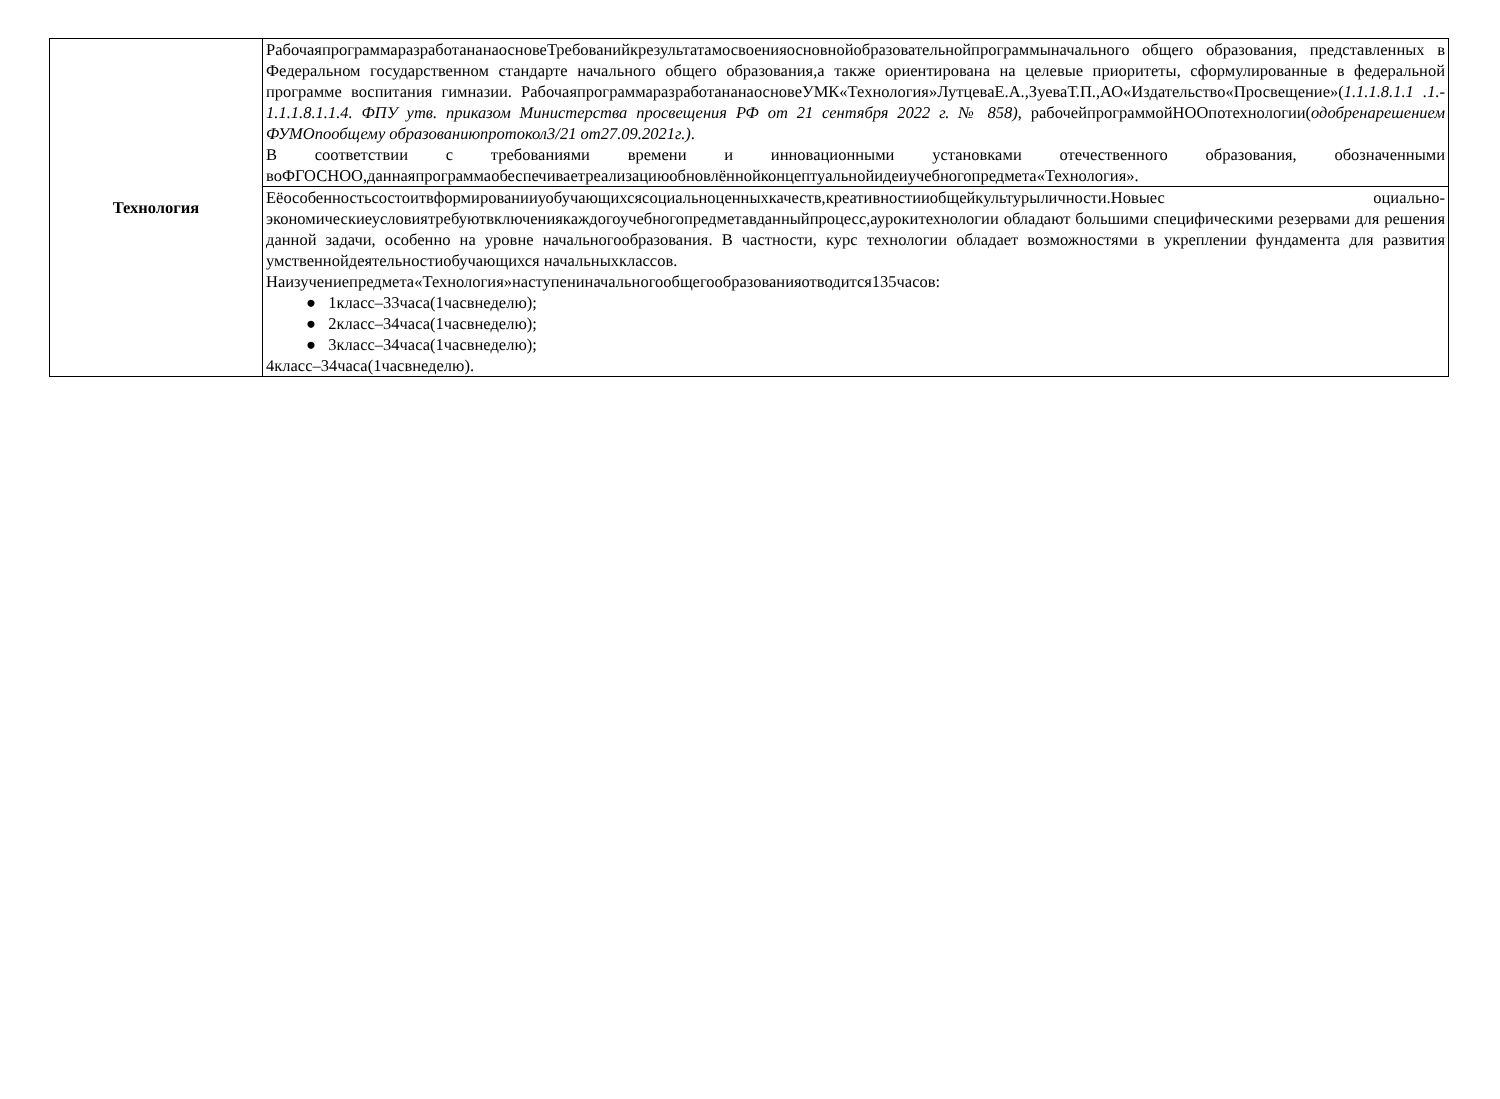| Технология | РабочаяпрограммаразработананаосновеТребованийкрезультатамосвоенияосновнойобразовательнойпрограммыначального общего образования, представленных в Федеральном государственном стандарте начального общего образования,а также ориентирована на целевые приоритеты, сформулированные в федеральной программе воспитания гимназии. РабочаяпрограммаразработананаосновеУМК«Технология»ЛутцеваЕ.А.,ЗуеваТ.П.,АО«Издательство«Просвещение»( 1.1.1.8.1.1 .1.- 1.1.1.8.1.1.4. ФПУ утв. приказом Министерства просвещения РФ от 21 сентября 2022 г. № 858) , рабочейпрограммойНООпотехнологии( одобренарешением ФУМОпообщему образованиюпротокол3/21 от27.09.2021г.) . В соответствии с требованиями времени и инновационными установками отечественного образования, обозначенными воФГОСНОО,даннаяпрограммаобеспечиваетреализациюобновлённойконцептуальнойидеиучебногопредмета«Технология». |
| | Еёособенностьсостоитвформированииуобучающихсясоциальноценныхкачеств,креативностииобщейкультурыличности.Новыес оциально-экономическиеусловиятребуютвключениякаждогоучебногопредметавданныйпроцесс,аурокитехнологии обладают большими специфическими резервами для решения данной задачи, особенно на уровне начальногообразования. В частности, курс технологии обладает возможностями в укреплении фундамента для развития умственнойдеятельностиобучающихся начальныхклассов. Наизучениепредмета«Технология»наступениначальногообщегообразованияотводится135часов: ● 1класс–33часа(1часвнеделю); ● 2класс–34часа(1часвнеделю); ● 3класс–34часа(1часвнеделю); 4класс–34часа(1часвнеделю). |